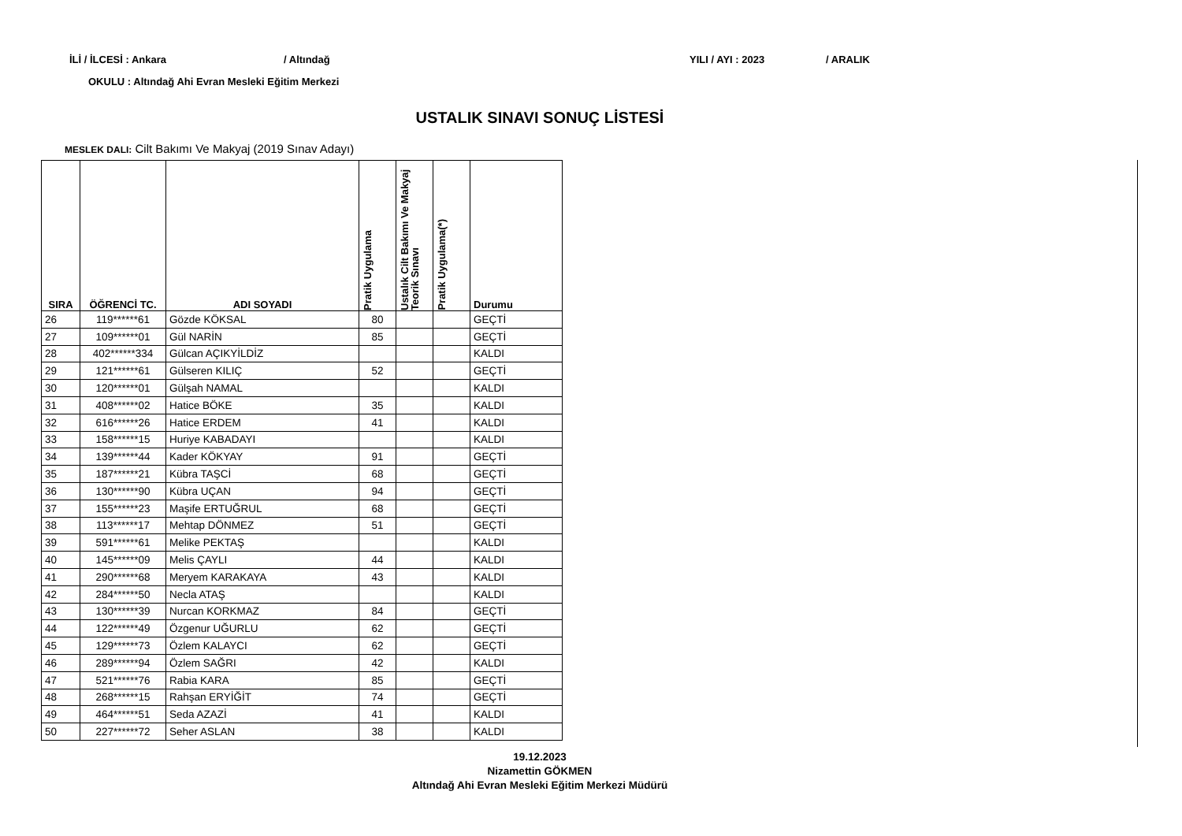İLİ / İLCESİ : Ankara / Altındağ YILI / AYI : 2023 / ARALIK
OKULU : Altındağ Ahi Evran Mesleki Eğitim Merkezi
USTALIK SINAVI SONUÇ LİSTESİ
MESLEK DALI: Cilt Bakımı Ve Makyaj (2019 Sınav Adayı)
| SIRA | ÖĞRENCİ TC. | ADI SOYADI | Pratik Uygulama | Ustalık Cilt Bakımı Ve Makyaj Teorik Sınavı | Pratik Uygulama(*) | Durumu |
| --- | --- | --- | --- | --- | --- | --- |
| 26 | 119******61 | Gözde KÖKSAL | 80 | | | GEÇTİ |
| 27 | 109******01 | Gül NARİN | 85 | | | GEÇTİ |
| 28 | 402******334 | Gülcan AÇIKYİLDİZ | | | | KALDI |
| 29 | 121******61 | Gülseren KILIÇ | 52 | | | GEÇTİ |
| 30 | 120******01 | Gülşah NAMAL | | | | KALDI |
| 31 | 408******02 | Hatice BÖKE | 35 | | | KALDI |
| 32 | 616******26 | Hatice ERDEM | 41 | | | KALDI |
| 33 | 158******15 | Huriye KABADAYI | | | | KALDI |
| 34 | 139******44 | Kader KÖKYAY | 91 | | | GEÇTİ |
| 35 | 187******21 | Kübra TAŞCİ | 68 | | | GEÇTİ |
| 36 | 130******90 | Kübra UÇAN | 94 | | | GEÇTİ |
| 37 | 155******23 | Maşife ERTUĞRUL | 68 | | | GEÇTİ |
| 38 | 113******17 | Mehtap DÖNMEZ | 51 | | | GEÇTİ |
| 39 | 591******61 | Melike PEKTAŞ | | | | KALDI |
| 40 | 145******09 | Melis ÇAYLI | 44 | | | KALDI |
| 41 | 290******68 | Meryem KARAKAYA | 43 | | | KALDI |
| 42 | 284******50 | Necla ATAŞ | | | | KALDI |
| 43 | 130******39 | Nurcan KORKMAZ | 84 | | | GEÇTİ |
| 44 | 122******49 | Özgenur UĞURLU | 62 | | | GEÇTİ |
| 45 | 129******73 | Özlem KALAYCI | 62 | | | GEÇTİ |
| 46 | 289******94 | Özlem SAĞRI | 42 | | | KALDI |
| 47 | 521******76 | Rabia KARA | 85 | | | GEÇTİ |
| 48 | 268******15 | Rahşan ERYİĞİT | 74 | | | GEÇTİ |
| 49 | 464******51 | Seda AZAZİ | 41 | | | KALDI |
| 50 | 227******72 | Seher ASLAN | 38 | | | KALDI |
19.12.2023
Nizamettin GÖKMEN
Altındağ Ahi Evran Mesleki Eğitim Merkezi Müdürü